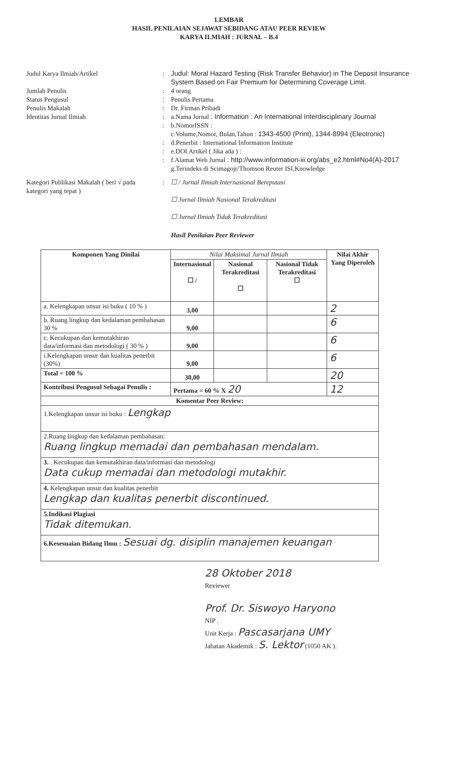LEMBAR
HASIL PENILAIAN SEJAWAT SEBIDANG ATAU PEER REVIEW
KARYA ILMIAH : JURNAL – B.4
Judul Karya Ilmiah/Artikel : Judul: Moral Hazard Testing (Risk Transfer Behavior) in The Deposit Insurance System Based on Fair Premium for Determining Coverage Limit.
Jumlah Penulis : 4 orang
Status Pengusul : Penulis Pertama
Penulis Makalah : Dr. Firman Pribadi
Identitas Jurnal Ilmiah : a.Nama Jurnal : Information : An International Interdisciplinary Journal
: b.NomorISSN :
c.Volume,Nomor, Bulan,Tahun : 1343-4500 (Print), 1344-8994 (Electronic)
: d.Penerbit : International Information Institute
: e.DOI Artikel ( Jika ada ) :
: f.Alamat Web Jurnal : http://www.information-iii.org/abs_e2.html#No4(A)-2017
g.Terindeks di Scimagojr/Thomson Reuter ISI,Knowledge
Kategori Publikasi Makalah ( beri √ pada kategori yang tepat )
: ☐ / Jurnal Ilmiah Internasional Bereputasi
☐ Jurnal Ilmiah Nasional Terakreditasi
☐ Jurnal Ilmiah Tidak Terakreditasi
Hasil Penilaian Peer Reviewer
| Komponen Yang Dinilai | Nilai Maksimal Jurnal Ilmiah | | | Nilai Akhir Yang Diperoleh |
| --- | --- | --- | --- | --- |
| | Internasional ☐ / | Nasional Terakreditasi ☐ | Nasional Tidak Terakreditasi ☐ | |
| a. Kelengkapan unsur isi buku ( 10 % ) | 3,00 | | | 2 |
| b. Ruang lingkup dan kedalaman pembahasan 30 % | 9,00 | | | 6 |
| c. Kecukupan dan kemutakhiran data/informasi dan metodologi ( 30 % ) | 9,00 | | | 6 |
| i.Kelengkapan unsur dan kualitas penerbit (30%) | 9,00 | | | 6 |
| Total = 100 % | 30,00 | | | 20 |
| Kontribusi Pengusul Sebagai Penulis : | Pertama = 60 % X 20 | | | 12 |
| Komentar Peer Review: | | | | |
| 1.Kelengkapan unsur isi buku : Lengkap | | | | |
| 2.Ruang lingkup dan kedalaman pembahasan: Ruang lingkup memadai dan pembahasan mendalam. | | | | |
| 3. . Kecukupan dan kemutakhiran data/informasi dan metodologi Data cukup memadai dan metodologi mutakhir. | | | | |
| 4. Kelengkapan unsur dan kualitas penerbit Lengkap dan kualitas penerbit discontinued. | | | | |
| 5.Indikasi Plagiasi Tidak ditemukan. | | | | |
| 6.Kesesuaian Bidang Ilmu : Sesuai dg. disiplin manajemen keuangan | | | | |
28 Oktober 2018
Reviewer
Prof. Dr. Siswoyo Haryono
NIP .
Unit Kerja : Pascasarjana UMY
Jabatan Akademik : S. Lektor (1050 AK ).